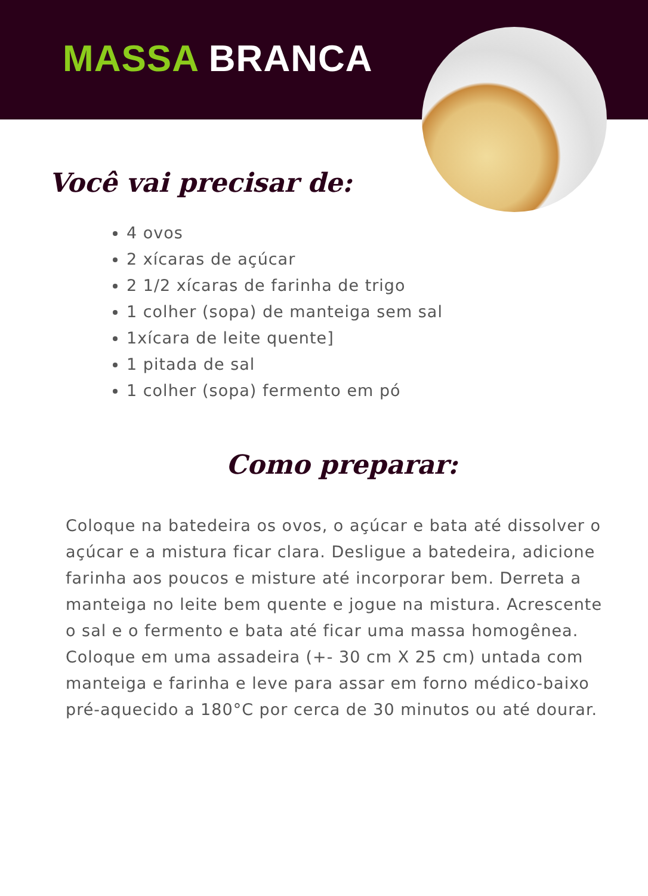MASSA BRANCA
Você vai precisar de:
4 ovos
2 xícaras de açúcar
2 1/2 xícaras de farinha de trigo
1 colher (sopa) de manteiga sem sal
1xícara de leite quente]
1 pitada de sal
1 colher (sopa) fermento em pó
Como preparar:
Coloque na batedeira os ovos, o açúcar e bata até dissolver o açúcar e a mistura ficar clara. Desligue a batedeira, adicione farinha aos poucos e misture até incorporar bem. Derreta a manteiga no leite bem quente e jogue na mistura. Acrescente o sal e o fermento e bata até ficar uma massa homogênea. Coloque em uma assadeira (+- 30 cm X 25 cm) untada com manteiga e farinha e leve para assar em forno médico-baixo pré-aquecido a 180°C por cerca de 30 minutos ou até dourar.